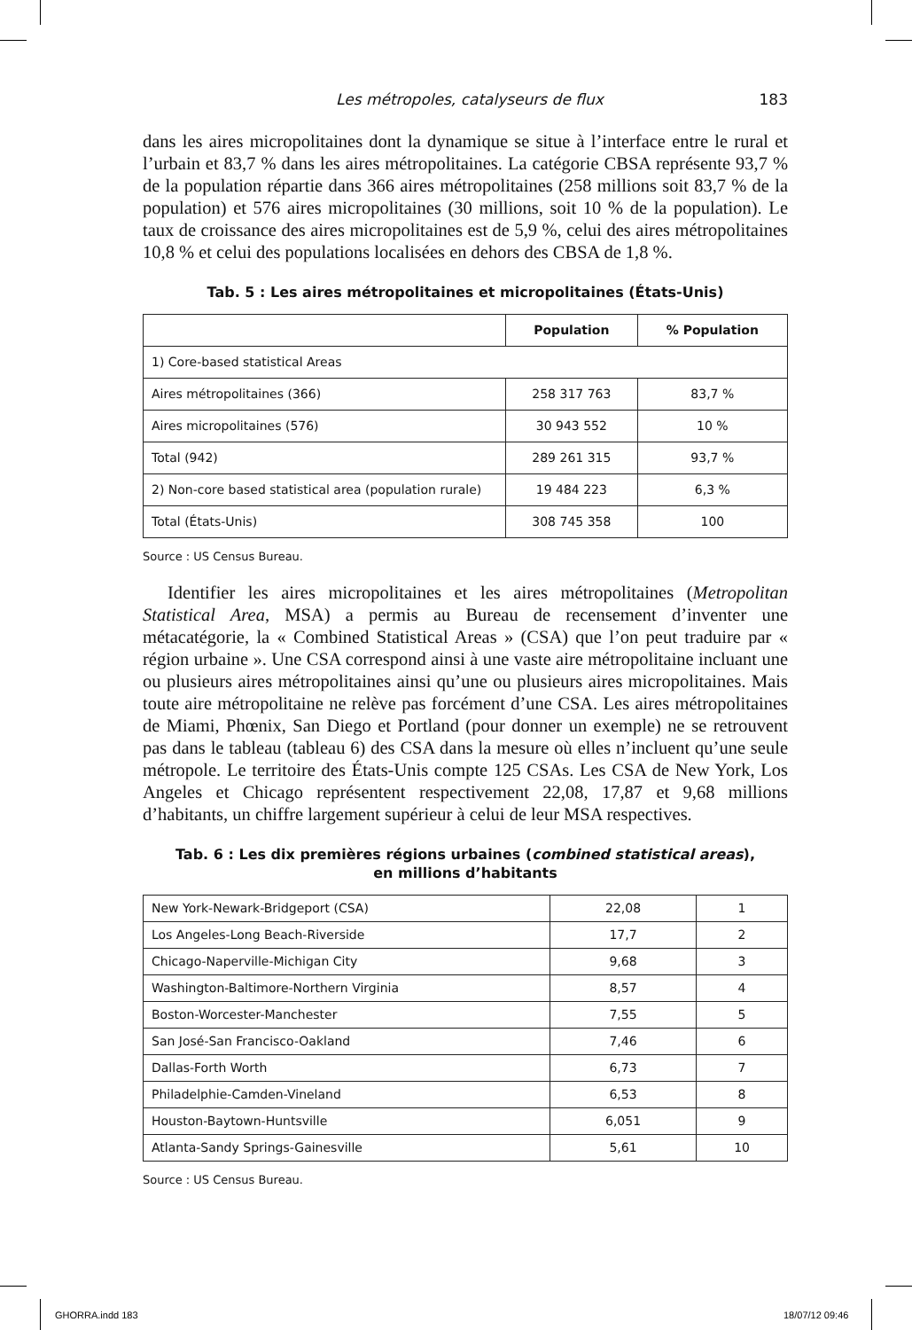Les métropoles, catalyseurs de flux 183
dans les aires micropolitaines dont la dynamique se situe à l’interface entre le rural et l’urbain et 83,7 % dans les aires métropolitaines. La catégorie CBSA représente 93,7 % de la population répartie dans 366 aires métropolitaines (258 millions soit 83,7 % de la population) et 576 aires micropolitaines (30 millions, soit 10 % de la population). Le taux de croissance des aires micropolitaines est de 5,9 %, celui des aires métropolitaines 10,8 % et celui des populations localisées en dehors des CBSA de 1,8 %.
Tab. 5 : Les aires métropolitaines et micropolitaines (États-Unis)
| | Population | % Population |
| --- | --- | --- |
| 1) Core-based statistical Areas | | |
| Aires métropolitaines (366) | 258 317 763 | 83,7 % |
| Aires micropolitaines (576) | 30 943 552 | 10 % |
| Total (942) | 289 261 315 | 93,7 % |
| 2) Non-core based statistical area (population rurale) | 19 484 223 | 6,3 % |
| Total (États-Unis) | 308 745 358 | 100 |
Source : US Census Bureau.
Identifier les aires micropolitaines et les aires métropolitaines (Metropolitan Statistical Area, MSA) a permis au Bureau de recensement d’inventer une métacatégorie, la « Combined Statistical Areas » (CSA) que l’on peut traduire par « région urbaine ». Une CSA correspond ainsi à une vaste aire métropolitaine incluant une ou plusieurs aires métropolitaines ainsi qu’une ou plusieurs aires micropolitaines. Mais toute aire métropolitaine ne relève pas forcément d’une CSA. Les aires métropolitaines de Miami, Phœnix, San Diego et Portland (pour donner un exemple) ne se retrouvent pas dans le tableau (tableau 6) des CSA dans la mesure où elles n’incluent qu’une seule métropole. Le territoire des États-Unis compte 125 CSAs. Les CSA de New York, Los Angeles et Chicago représentent respectivement 22,08, 17,87 et 9,68 millions d’habitants, un chiffre largement supérieur à celui de leur MSA respectives.
Tab. 6 : Les dix premières régions urbaines (combined statistical areas),
en millions d’habitants
| New York-Newark-Bridgeport (CSA) | 22,08 | 1 |
| Los Angeles-Long Beach-Riverside | 17,7 | 2 |
| Chicago-Naperville-Michigan City | 9,68 | 3 |
| Washington-Baltimore-Northern Virginia | 8,57 | 4 |
| Boston-Worcester-Manchester | 7,55 | 5 |
| San José-San Francisco-Oakland | 7,46 | 6 |
| Dallas-Forth Worth | 6,73 | 7 |
| Philadelphie-Camden-Vineland | 6,53 | 8 |
| Houston-Baytown-Huntsville | 6,051 | 9 |
| Atlanta-Sandy Springs-Gainesville | 5,61 | 10 |
Source : US Census Bureau.
GHORRA.indd 183 18/07/12 09:46